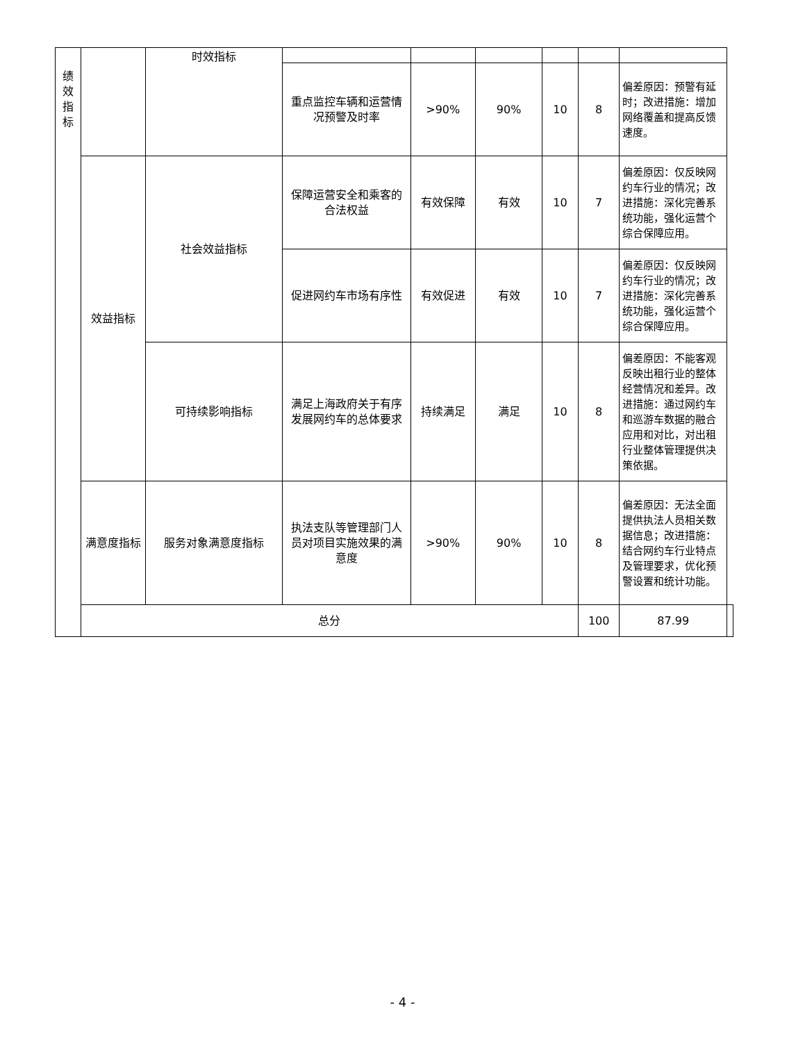| 绩 效 指 标 | | 时效指标 | | | | | | | |
| | | | 重点监控车辆和运营情况预警及时率 | >90% | 90% | 10 | 8 | 偏差原因：预警有延时；改进措施：增加网络覆盖和提高反馈速度。 | |
| | 效益指标 | 社会效益指标 | 保障运营安全和乘客的合法权益 | 有效保障 | 有效 | 10 | 7 | 偏差原因：仅反映网约车行业的情况；改进措施：深化完善系统功能，强化运营个综合保障应用。 | |
| | | | 促进网约车市场有序性 | 有效促进 | 有效 | 10 | 7 | 偏差原因：仅反映网约车行业的情况；改进措施：深化完善系统功能，强化运营个综合保障应用。 | |
| | | 可持续影响指标 | 满足上海政府关于有序发展网约车的总体要求 | 持续满足 | 满足 | 10 | 8 | 偏差原因：不能客观反映出租行业的整体经营情况和差异。改进措施：通过网约车和巡游车数据的融合应用和对比，对出租行业整体管理提供决策依据。 | |
| | 满意度指标 | 服务对象满意度指标 | 执法支队等管理部门人员对项目实施效果的满意度 | >90% | 90% | 10 | 8 | 偏差原因：无法全面提供执法人员相关数据信息；改进措施：结合网约车行业特点及管理要求，优化预警设置和统计功能。 | |
| | 总分 | | | | | | 100 | 87.99 | |
- 4 -